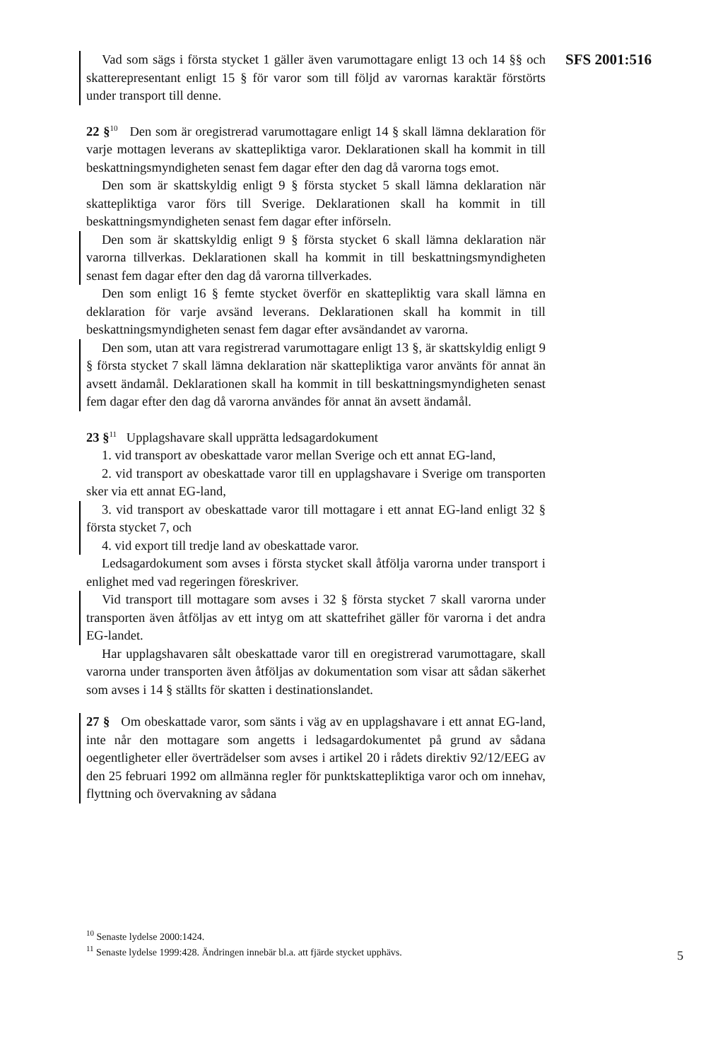Vad som sägs i första stycket 1 gäller även varumottagare enligt 13 och 14 §§ och skatterepresentant enligt 15 § för varor som till följd av varornas karaktär förstörts under transport till denne.
22 §<sup>10</sup> Den som är oregistrerad varumottagare enligt 14 § skall lämna deklaration för varje mottagen leverans av skattepliktiga varor. Deklarationen skall ha kommit in till beskattningsmyndigheten senast fem dagar efter den dag då varorna togs emot.
Den som är skattskyldig enligt 9 § första stycket 5 skall lämna deklaration när skattepliktiga varor förs till Sverige. Deklarationen skall ha kommit in till beskattningsmyndigheten senast fem dagar efter införseln.
Den som är skattskyldig enligt 9 § första stycket 6 skall lämna deklaration när varorna tillverkas. Deklarationen skall ha kommit in till beskattningsmyndigheten senast fem dagar efter den dag då varorna tillverkades.
Den som enligt 16 § femte stycket överför en skattepliktig vara skall lämna en deklaration för varje avsänd leverans. Deklarationen skall ha kommit in till beskattningsmyndigheten senast fem dagar efter avsändandet av varorna.
Den som, utan att vara registrerad varumottagare enligt 13 §, är skattskyldig enligt 9 § första stycket 7 skall lämna deklaration när skattepliktiga varor använts för annat än avsett ändamål. Deklarationen skall ha kommit in till beskattningsmyndigheten senast fem dagar efter den dag då varorna användes för annat än avsett ändamål.
23 §<sup>11</sup> Upplagshavare skall upprätta ledsagardokument
1. vid transport av obeskattade varor mellan Sverige och ett annat EG-land,
2. vid transport av obeskattade varor till en upplagshavare i Sverige om transporten sker via ett annat EG-land,
3. vid transport av obeskattade varor till mottagare i ett annat EG-land enligt 32 § första stycket 7, och
4. vid export till tredje land av obeskattade varor.
Ledsagardokument som avses i första stycket skall åtfölja varorna under transport i enlighet med vad regeringen föreskriver.
Vid transport till mottagare som avses i 32 § första stycket 7 skall varorna under transporten även åtföljas av ett intyg om att skattefrihet gäller för varorna i det andra EG-landet.
Har upplagshavaren sålt obeskattade varor till en oregistrerad varumottagare, skall varorna under transporten även åtföljas av dokumentation som visar att sådan säkerhet som avses i 14 § ställts för skatten i destinationslandet.
27 § Om obeskattade varor, som sänts i väg av en upplagshavare i ett annat EG-land, inte når den mottagare som angetts i ledsagardokumentet på grund av sådana oegentligheter eller överträdelser som avses i artikel 20 i rådets direktiv 92/12/EEG av den 25 februari 1992 om allmänna regler för punktskattepliktiga varor och om innehav, flyttning och övervakning av sådana
SFS 2001:516
<sup>10</sup> Senaste lydelse 2000:1424.
<sup>11</sup> Senaste lydelse 1999:428. Ändringen innebär bl.a. att fjärde stycket upphävs.
5